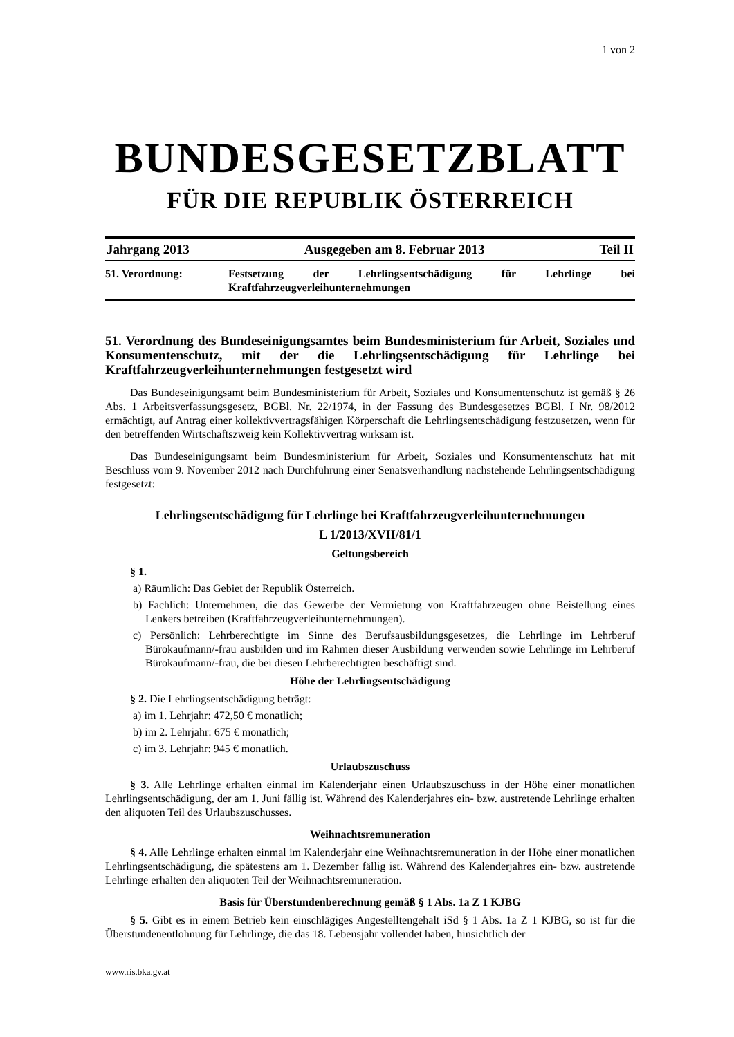1 von 2
BUNDESGESETZBLATT
FÜR DIE REPUBLIK ÖSTERREICH
Jahrgang 2013 Ausgegeben am 8. Februar 2013 Teil II
51. Verordnung: Festsetzung der Lehrlingsentschädigung für Lehrlinge bei Kraftfahrzeugverleihunternehmungen
51. Verordnung des Bundeseinigungsamtes beim Bundesministerium für Arbeit, Soziales und Konsumentenschutz, mit der die Lehrlingsentschädigung für Lehrlinge bei Kraftfahrzeugverleihunternehmungen festgesetzt wird
Das Bundeseinigungsamt beim Bundesministerium für Arbeit, Soziales und Konsumentenschutz ist gemäß § 26 Abs. 1 Arbeitsverfassungsgesetz, BGBl. Nr. 22/1974, in der Fassung des Bundesgesetzes BGBl. I Nr. 98/2012 ermächtigt, auf Antrag einer kollektivvertragsfähigen Körperschaft die Lehrlingsentschädigung festzusetzen, wenn für den betreffenden Wirtschaftszweig kein Kollektivvertrag wirksam ist.
Das Bundeseinigungsamt beim Bundesministerium für Arbeit, Soziales und Konsumentenschutz hat mit Beschluss vom 9. November 2012 nach Durchführung einer Senatsverhandlung nachstehende Lehrlingsentschädigung festgesetzt:
Lehrlingsentschädigung für Lehrlinge bei Kraftfahrzeugverleihunternehmungen
L 1/2013/XVII/81/1
Geltungsbereich
§ 1.
a) Räumlich: Das Gebiet der Republik Österreich.
b) Fachlich: Unternehmen, die das Gewerbe der Vermietung von Kraftfahrzeugen ohne Beistellung eines Lenkers betreiben (Kraftfahrzeugverleihunternehmungen).
c) Persönlich: Lehrberechtigte im Sinne des Berufsausbildungsgesetzes, die Lehrlinge im Lehrberuf Bürokaufmann/-frau ausbilden und im Rahmen dieser Ausbildung verwenden sowie Lehrlinge im Lehrberuf Bürokaufmann/-frau, die bei diesen Lehrberechtigten beschäftigt sind.
Höhe der Lehrlingsentschädigung
§ 2. Die Lehrlingsentschädigung beträgt:
a) im 1. Lehrjahr: 472,50 € monatlich;
b) im 2. Lehrjahr: 675 € monatlich;
c) im 3. Lehrjahr: 945 € monatlich.
Urlaubszuschuss
§ 3. Alle Lehrlinge erhalten einmal im Kalenderjahr einen Urlaubszuschuss in der Höhe einer monatlichen Lehrlingsentschädigung, der am 1. Juni fällig ist. Während des Kalenderjahres ein- bzw. austretende Lehrlinge erhalten den aliquoten Teil des Urlaubszuschusses.
Weihnachtsremuneration
§ 4. Alle Lehrlinge erhalten einmal im Kalenderjahr eine Weihnachtsremuneration in der Höhe einer monatlichen Lehrlingsentschädigung, die spätestens am 1. Dezember fällig ist. Während des Kalenderjahres ein- bzw. austretende Lehrlinge erhalten den aliquoten Teil der Weihnachtsremuneration.
Basis für Überstundenberechnung gemäß § 1 Abs. 1a Z 1 KJBG
§ 5. Gibt es in einem Betrieb kein einschlägiges Angestelltengehalt iSd § 1 Abs. 1a Z 1 KJBG, so ist für die Überstundenentlohnung für Lehrlinge, die das 18. Lebensjahr vollendet haben, hinsichtlich der
www.ris.bka.gv.at